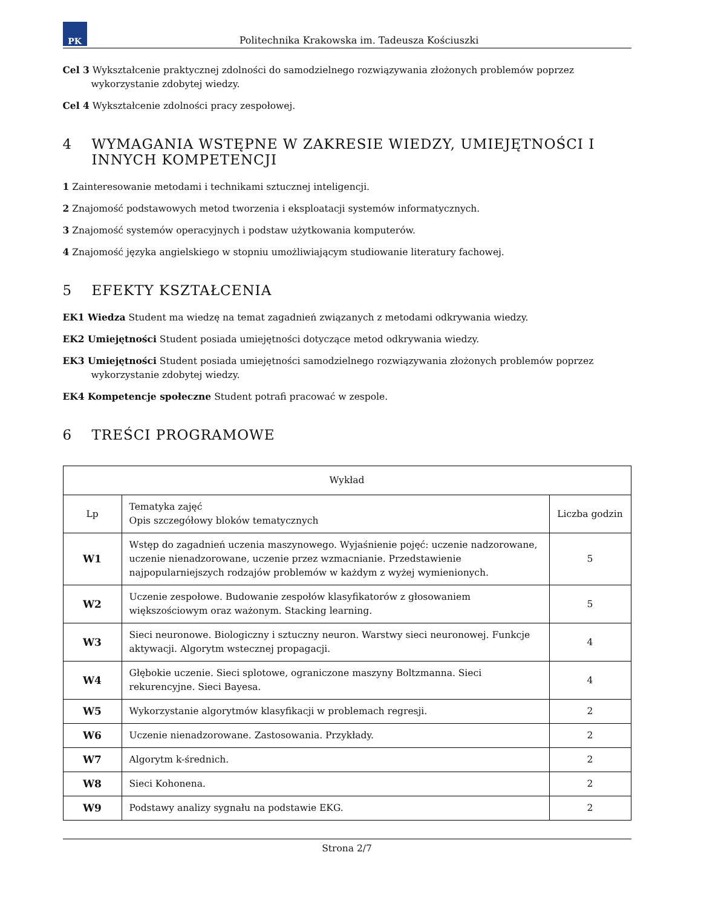PK
Politechnika Krakowska im. Tadeusza Kościuszki
Cel 3 Wykształcenie praktycznej zdolności do samodzielnego rozwiązywania złożonych problemów poprzez wykorzystanie zdobytej wiedzy.
Cel 4 Wykształcenie zdolności pracy zespołowej.
4 WYMAGANIA WSTĘPNE W ZAKRESIE WIEDZY, UMIEJĘTNOŚCI I INNYCH KOMPETENCJI
1 Zainteresowanie metodami i technikami sztucznej inteligencji.
2 Znajomość podstawowych metod tworzenia i eksploatacji systemów informatycznych.
3 Znajomość systemów operacyjnych i podstaw użytkowania komputerów.
4 Znajomość języka angielskiego w stopniu umożliwiającym studiowanie literatury fachowej.
5 EFEKTY KSZTAŁCENIA
EK1 Wiedza Student ma wiedzę na temat zagadnień związanych z metodami odkrywania wiedzy.
EK2 Umiejętności Student posiada umiejętności dotyczące metod odkrywania wiedzy.
EK3 Umiejętności Student posiada umiejętności samodzielnego rozwiązywania złożonych problemów poprzez wykorzystanie zdobytej wiedzy.
EK4 Kompetencje społeczne Student potrafi pracować w zespole.
6 TREŚCI PROGRAMOWE
| Wykład | | |
| --- | --- | --- |
| Lp | Tematyka zajęć Opis szczegółowy bloków tematycznych | Liczba godzin |
| W1 | Wstęp do zagadnień uczenia maszynowego. Wyjaśnienie pojęć: uczenie nadzorowane, uczenie nienadzorowane, uczenie przez wzmacnianie. Przedstawienie najpopularniejszych rodzajów problemów w każdym z wyżej wymienionych. | 5 |
| W2 | Uczenie zespołowe. Budowanie zespołów klasyfikatorów z głosowaniem większościowym oraz ważonym. Stacking learning. | 5 |
| W3 | Sieci neuronowe. Biologiczny i sztuczny neuron. Warstwy sieci neuronowej. Funkcje aktywacji. Algorytm wstecznej propagacji. | 4 |
| W4 | Głębokie uczenie. Sieci splotowe, ograniczone maszyny Boltzmanna. Sieci rekurencyjne. Sieci Bayesa. | 4 |
| W5 | Wykorzystanie algorytmów klasyfikacji w problemach regresji. | 2 |
| W6 | Uczenie nienadzorowane. Zastosowania. Przykłady. | 2 |
| W7 | Algorytm k-średnich. | 2 |
| W8 | Sieci Kohonena. | 2 |
| W9 | Podstawy analizy sygnału na podstawie EKG. | 2 |
Strona 2/7